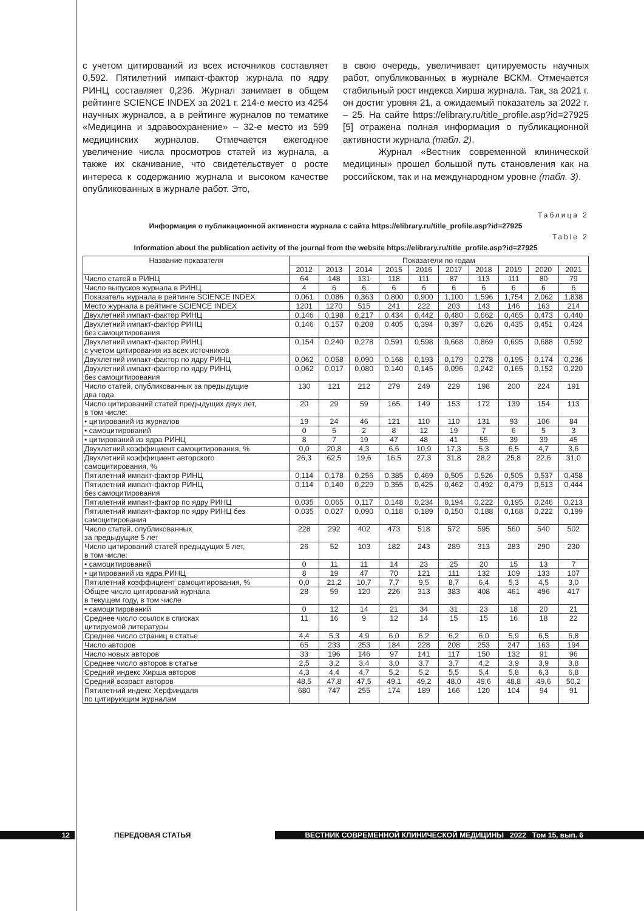с учетом цитирований из всех источников составляет 0,592. Пятилетний импакт-фактор журнала по ядру РИНЦ составляет 0,236. Журнал занимает в общем рейтинге SCIENCE INDEX за 2021 г. 214-е место из 4254 научных журналов, а в рейтинге журналов по тематике «Медицина и здравоохранение» – 32-е место из 599 медицинских журналов. Отмечается ежегодное увеличение числа просмотров статей из журнала, а также их скачивание, что свидетельствует о росте интереса к содержанию журнала и высоком качестве опубликованных в журнале работ. Это,
в свою очередь, увеличивает цитируемость научных работ, опубликованных в журнале ВСКМ. Отмечается стабильный рост индекса Хирша журнала. Так, за 2021 г. он достиг уровня 21, а ожидаемый показатель за 2022 г. – 25. На сайте https://elibrary.ru/title_profile.asp?id=27925 [5] отражена полная информация о публикационной активности журнала (табл. 2).
Журнал «Вестник современной клинической медицины» прошел большой путь становления как на российском, так и на международном уровне (табл. 3).
Таблица 2
Информация о публикационной активности журнала с сайта https://elibrary.ru/title_profile.asp?id=27925
Table 2
Information about the publication activity of the journal from the website https://elibrary.ru/title_profile.asp?id=27925
| Название показателя | Показатели по годам | | | | | | | | | |
| --- | --- | --- | --- | --- | --- | --- | --- | --- | --- | --- |
| | 2012 | 2013 | 2014 | 2015 | 2016 | 2017 | 2018 | 2019 | 2020 | 2021 |
| Число статей в РИНЦ | 64 | 148 | 131 | 118 | 111 | 87 | 113 | 111 | 80 | 79 |
| Число выпусков журнала в РИНЦ | 4 | 6 | 6 | 6 | 6 | 6 | 6 | 6 | 6 | 6 |
| Показатель журнала в рейтинге SCIENCE INDEX | 0,061 | 0,086 | 0,363 | 0,800 | 0,900 | 1,100 | 1,596 | 1,754 | 2,062 | 1,838 |
| Место журнала в рейтинге SCIENCE INDEX | 1201 | 1270 | 515 | 241 | 222 | 203 | 143 | 146 | 163 | 214 |
| Двухлетний импакт-фактор РИНЦ | 0,146 | 0,198 | 0,217 | 0,434 | 0,442 | 0,480 | 0,662 | 0,465 | 0,473 | 0,440 |
| Двухлетний импакт-фактор РИНЦ без самоцитирования | 0,146 | 0,157 | 0,208 | 0,405 | 0,394 | 0,397 | 0,626 | 0,435 | 0,451 | 0,424 |
| Двухлетний импакт-фактор РИНЦ с учетом цитирования из всех источников | 0,154 | 0,240 | 0,278 | 0,591 | 0,598 | 0,668 | 0,869 | 0,695 | 0,688 | 0,592 |
| Двухлетний импакт-фактор по ядру РИНЦ | 0,062 | 0,058 | 0,090 | 0,168 | 0,193 | 0,179 | 0,278 | 0,195 | 0,174 | 0,236 |
| Двухлетний импакт-фактор по ядру РИНЦ без самоцитирования | 0,062 | 0,017 | 0,080 | 0,140 | 0,145 | 0,096 | 0,242 | 0,165 | 0,152 | 0,220 |
| Число статей, опубликованных за предыдущие два года | 130 | 121 | 212 | 279 | 249 | 229 | 198 | 200 | 224 | 191 |
| Число цитирований статей предыдущих двух лет, в том числе: | 20 | 29 | 59 | 165 | 149 | 153 | 172 | 139 | 154 | 113 |
| • цитирований из журналов | 19 | 24 | 46 | 121 | 110 | 110 | 131 | 93 | 106 | 84 |
| • самоцитирований | 0 | 5 | 2 | 8 | 12 | 19 | 7 | 6 | 5 | 3 |
| • цитирований из ядра РИНЦ | 8 | 7 | 19 | 47 | 48 | 41 | 55 | 39 | 39 | 45 |
| Двухлетний коэффициент самоцитирования, % | 0,0 | 20,8 | 4,3 | 6,6 | 10,9 | 17,3 | 5,3 | 6,5 | 4,7 | 3,6 |
| Двухлетний коэффициент авторского самоцитирования, % | 26,3 | 62,5 | 19,6 | 16,5 | 27,3 | 31,8 | 28,2 | 25,8 | 22,6 | 31,0 |
| Пятилетний импакт-фактор РИНЦ | 0,114 | 0,178 | 0,256 | 0,385 | 0,469 | 0,505 | 0,526 | 0,505 | 0,537 | 0,458 |
| Пятилетний импакт-фактор РИНЦ без самоцитирования | 0,114 | 0,140 | 0,229 | 0,355 | 0,425 | 0,462 | 0,492 | 0,479 | 0,513 | 0,444 |
| Пятилетний импакт-фактор по ядру РИНЦ | 0,035 | 0,065 | 0,117 | 0,148 | 0,234 | 0,194 | 0,222 | 0,195 | 0,246 | 0,213 |
| Пятилетний импакт-фактор по ядру РИНЦ без самоцитирования | 0,035 | 0,027 | 0,090 | 0,118 | 0,189 | 0,150 | 0,188 | 0,168 | 0,222 | 0,199 |
| Число статей, опубликованных за предыдущие 5 лет | 228 | 292 | 402 | 473 | 518 | 572 | 595 | 560 | 540 | 502 |
| Число цитирований статей предыдущих 5 лет, в том числе: | 26 | 52 | 103 | 182 | 243 | 289 | 313 | 283 | 290 | 230 |
| • самоцитирований | 0 | 11 | 11 | 14 | 23 | 25 | 20 | 15 | 13 | 7 |
| • цитирований из ядра РИНЦ | 8 | 19 | 47 | 70 | 121 | 111 | 132 | 109 | 133 | 107 |
| Пятилетний коэффициент самоцитирования, % | 0,0 | 21,2 | 10,7 | 7,7 | 9,5 | 8,7 | 6,4 | 5,3 | 4,5 | 3,0 |
| Общее число цитирований журнала в текущем году, в том числе | 28 | 59 | 120 | 226 | 313 | 383 | 408 | 461 | 496 | 417 |
| • самоцитирований | 0 | 12 | 14 | 21 | 34 | 31 | 23 | 18 | 20 | 21 |
| Среднее число ссылок в списках цитируемой литературы | 11 | 16 | 9 | 12 | 14 | 15 | 15 | 16 | 18 | 22 |
| Среднее число страниц в статье | 4,4 | 5,3 | 4,9 | 6,0 | 6,2 | 6,2 | 6,0 | 5,9 | 6,5 | 6,8 |
| Число авторов | 65 | 233 | 253 | 184 | 228 | 208 | 253 | 247 | 163 | 194 |
| Число новых авторов | 33 | 196 | 146 | 97 | 141 | 117 | 150 | 132 | 91 | 96 |
| Среднее число авторов в статье | 2,5 | 3,2 | 3,4 | 3,0 | 3,7 | 3,7 | 4,2 | 3,9 | 3,9 | 3,8 |
| Средний индекс Хирша авторов | 4,3 | 4,4 | 4,7 | 5,2 | 5,2 | 5,5 | 5,4 | 5,8 | 6,3 | 6,8 |
| Средний возраст авторов | 48,5 | 47,8 | 47,5 | 49,1 | 49,2 | 48,0 | 49,6 | 48,8 | 49,6 | 50,2 |
| Пятилетний индекс Херфиндаля по цитирующим журналам | 680 | 747 | 255 | 174 | 189 | 166 | 120 | 104 | 94 | 91 |
12
ПЕРЕДОВАЯ СТАТЬЯ
ВЕСТНИК СОВРЕМЕННОЙ КЛИНИЧЕСКОЙ МЕДИЦИНЫ 2022 Том 15, вып. 6